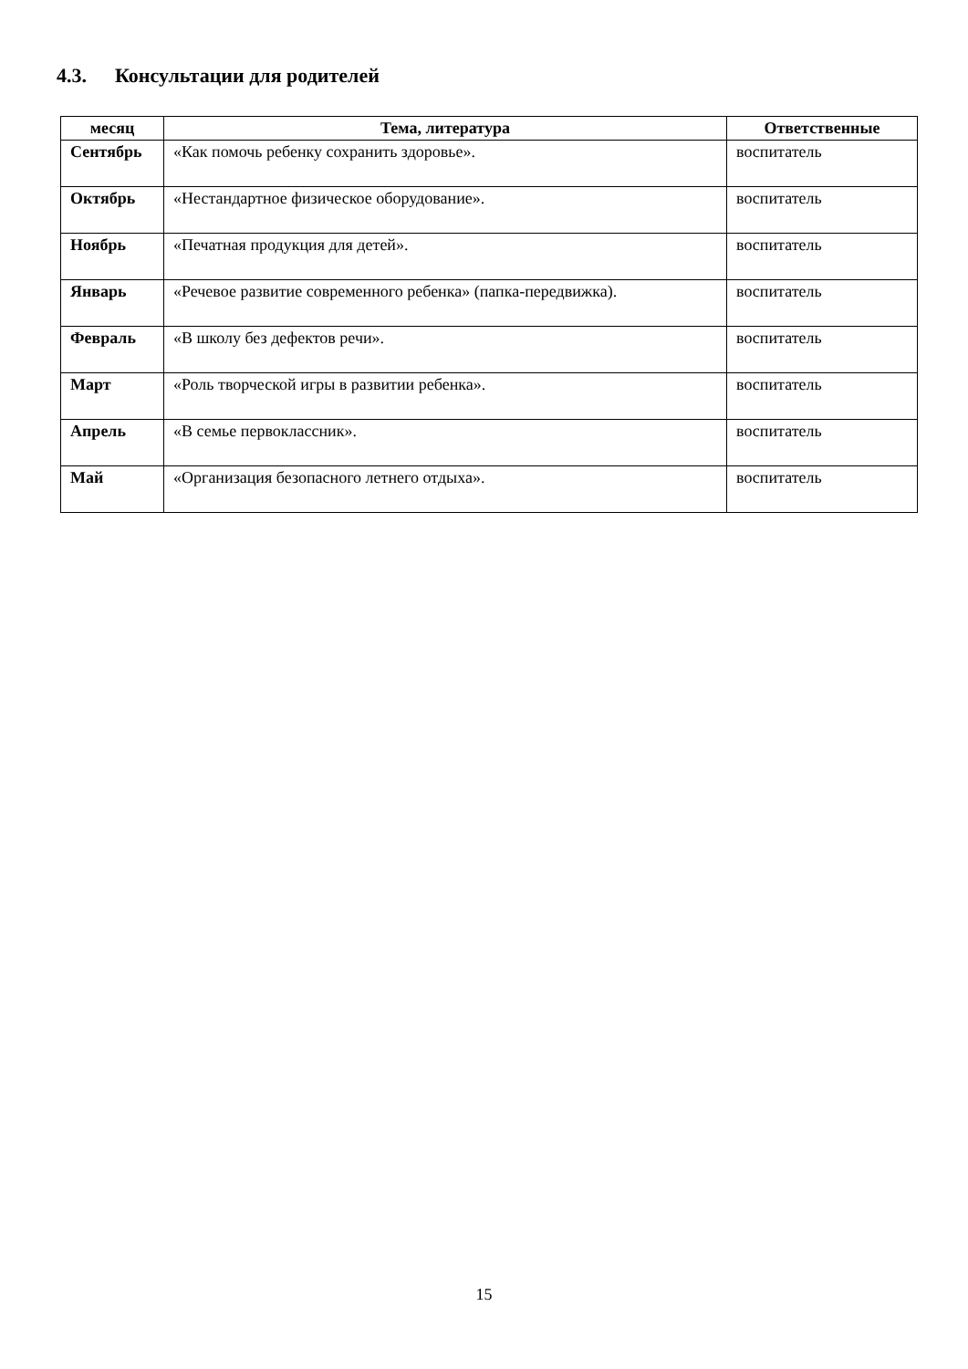4.3. Консультации для родителей
| месяц | Тема, литература | Ответственные |
| --- | --- | --- |
| Сентябрь | «Как помочь ребенку сохранить здоровье». | воспитатель |
| Октябрь | «Нестандартное физическое оборудование». | воспитатель |
| Ноябрь | «Печатная продукция для детей». | воспитатель |
| Январь | «Речевое развитие современного ребенка» (папка-передвижка). | воспитатель |
| Февраль | «В школу без дефектов речи». | воспитатель |
| Март | «Роль творческой игры в развитии ребенка». | воспитатель |
| Апрель | «В семье первоклассник». | воспитатель |
| Май | «Организация безопасного летнего отдыха». | воспитатель |
15